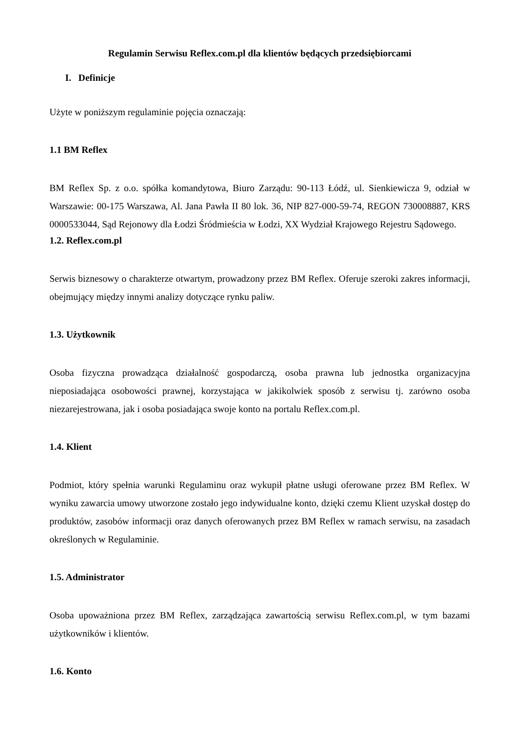Regulamin Serwisu Reflex.com.pl dla klientów będących przedsiębiorcami
I. Definicje
Użyte w poniższym regulaminie pojęcia oznaczają:
1.1 BM Reflex
BM Reflex Sp. z o.o. spółka komandytowa, Biuro Zarządu: 90-113 Łódź, ul. Sienkiewicza 9, odział w Warszawie: 00-175 Warszawa, Al. Jana Pawła II 80 lok. 36, NIP 827-000-59-74, REGON 730008887, KRS 0000533044, Sąd Rejonowy dla Łodzi Śródmieścia w Łodzi, XX Wydział Krajowego Rejestru Sądowego.
1.2. Reflex.com.pl
Serwis biznesowy o charakterze otwartym, prowadzony przez BM Reflex. Oferuje szeroki zakres informacji, obejmujący między innymi analizy dotyczące rynku paliw.
1.3. Użytkownik
Osoba fizyczna prowadząca działalność gospodarczą, osoba prawna lub jednostka organizacyjna nieposiadająca osobowości prawnej, korzystająca w jakikolwiek sposób z serwisu tj. zarówno osoba niezarejestrowana, jak i osoba posiadająca swoje konto na portalu Reflex.com.pl.
1.4. Klient
Podmiot, który spełnia warunki Regulaminu oraz wykupił płatne usługi oferowane przez BM Reflex. W wyniku zawarcia umowy utworzone zostało jego indywidualne konto, dzięki czemu Klient uzyskał dostęp do produktów, zasobów informacji oraz danych oferowanych przez BM Reflex w ramach serwisu, na zasadach określonych w Regulaminie.
1.5. Administrator
Osoba upoważniona przez BM Reflex, zarządzająca zawartością serwisu Reflex.com.pl, w tym bazami użytkowników i klientów.
1.6. Konto